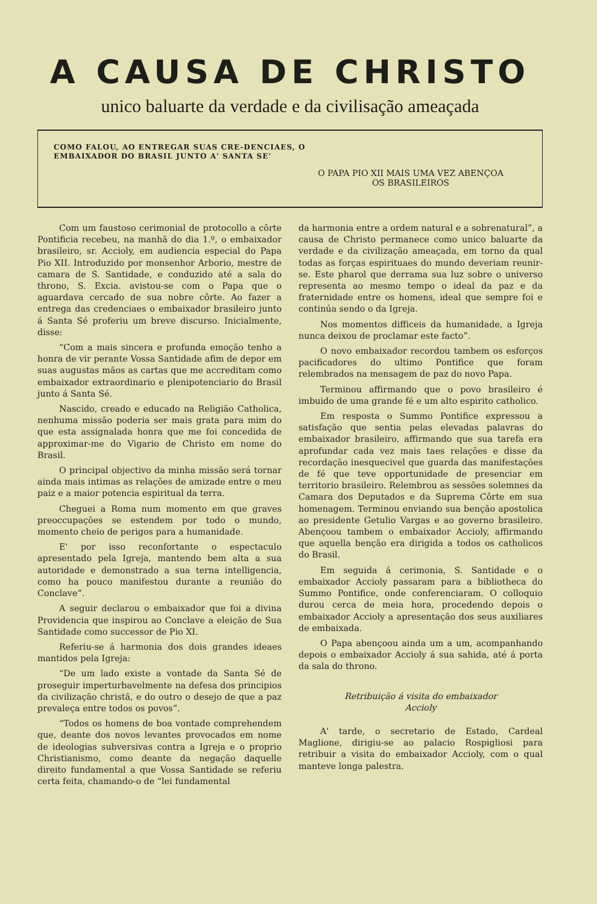A CAUSA DE CHRISTO
unico baluarte da verdade e da civilisação ameaçada
COMO FALOU, AO ENTREGAR SUAS CRE-DENCIAES, O EMBAIXADOR DO BRASIL JUNTO A' SANTA SE'
O PAPA PIO XII MAIS UMA VEZ ABENÇOA
OS BRASILEIROS
Com um faustoso cerimonial de protocollo a côrte Pontificia recebeu, na manhã do dia 1.º, o embaixador brasileiro, sr. Accioly, em audiencia especial do Papa Pio XII. Introduzido por monsenhor Arborio, mestre de camara de S. Santidade, e conduzido até a sala do throno, S. Excia. avistou-se com o Papa que o aguardava cercado de sua nobre côrte. Ao fazer a entrega das credenciaes o embaixador brasileiro junto á Santa Sé proferiu um breve discurso. Inicialmente, disse:
“Com a mais sincera e profunda emoção tenho a honra de vir perante Vossa Santidade afim de depor em suas augustas mãos as cartas que me accreditam como embaixador extraordinario e plenipotenciario do Brasil junto á Santa Sé.
Nascido, creado e educado na Religião Catholica, nenhuma missão poderia ser mais grata para mim do que esta assignalada honra que me foi concedida de approximar-me do Vigario de Christo em nome do Brasil.
O principal objectivo da minha missão será tornar ainda mais intimas as relações de amizade entre o meu paiz e a maior potencia espiritual da terra.
Cheguei a Roma num momento em que graves preoccupações se estendem por todo o mundo, momento cheio de perigos para a humanidade.
E' por isso reconfortante o espectaculo apresentado pela Igreja, mantendo bem alta a sua autoridade e demonstrado a sua terna intelligencia, como ha pouco manifestou durante a reunião do Conclave”.
A seguir declarou o embaixador que foi a divina Providencia que inspirou ao Conclave a eleição de Sua Santidade como successor de Pio XI.
Referiu-se á harmonia dos dois grandes ideaes mantidos pela Igreja:
“De um lado existe a vontade da Santa Sé de proseguir imperturbavelmente na defesa dos principios da civilização christã, e do outro o desejo de que a paz prevaleça entre todos os povos”.
“Todos os homens de boa vontade comprehendem que, deante dos novos levantes provocados em nome de ideologias subversivas contra a Igreja e o proprio Christianismo, como deante da negação daquelle direito fundamental a que Vossa Santidade se referiu certa feita, chamando-o de “lei fundamental
da harmonia entre a ordem natural e a sobrenatural”, a causa de Christo permanece como unico baluarte da verdade e da civilização ameaçada, em torno da qual todas as forças espirituaes do mundo deveriam reunir-se. Este pharol que derrama sua luz sobre o universo representa ao mesmo tempo o ideal da paz e da fraternidade entre os homens, ideal que sempre foi e continúa sendo o da Igreja.
Nos momentos difficeis da humanidade, a Igreja nunca deixou de proclamar este facto”.
O novo embaixador recordou tambem os esforços pacificadores do ultimo Pontifice que foram relembrados na mensagem de paz do novo Papa.
Terminou affirmando que o povo brasileiro é imbuido de uma grande fé e um alto espirito catholico.
Em resposta o Summo Pontifice expressou a satisfação que sentia pelas elevadas palavras do embaixador brasileiro, affirmando que sua tarefa era aprofundar cada vez mais taes relações e disse da recordação inesquecivel que guarda das manifestações de fé que teve opportunidade de presenciar em territorio brasileiro. Relembrou as sessões solemnes da Camara dos Deputados e da Suprema Côrte em sua homenagem. Terminou enviando sua benção apostolica ao presidente Getulio Vargas e ao governo brasileiro. Abençoou tambem o embaixador Accioly, affirmando que aquella benção era dirigida a todos os catholicos do Brasil.
Em seguida á cerimonia, S. Santidade e o embaixador Accioly passaram para a bibliotheca do Summo Pontifice, onde conferenciaram. O colloquio durou cerca de meia hora, procedendo depois o embaixador Accioly a apresentação dos seus auxiliares de embaixada.
O Papa abençoou ainda um a um, acompanhando depois o embaixador Accioly á sua sahida, até á porta da sala do throno.
Retribuição á visita do embaixador
Accioly
A' tarde, o secretario de Estado, Cardeal Maglione, dirigiu-se ao palacio Rospigliosi para retribuir a visita do embaixador Accioly, com o qual manteve longa palestra.